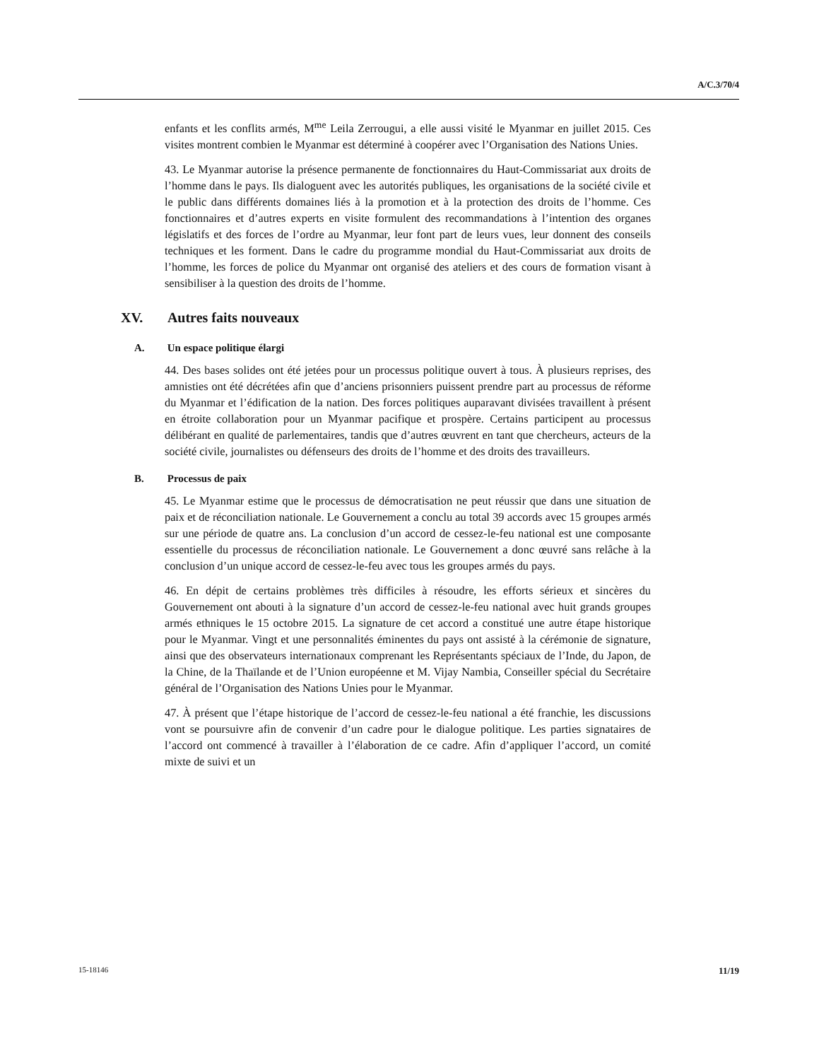A/C.3/70/4
enfants et les conflits armés, M<sup>me</sup> Leila Zerrougui, a elle aussi visité le Myanmar en juillet 2015. Ces visites montrent combien le Myanmar est déterminé à coopérer avec l’Organisation des Nations Unies.
43. Le Myanmar autorise la présence permanente de fonctionnaires du Haut-Commissariat aux droits de l’homme dans le pays. Ils dialoguent avec les autorités publiques, les organisations de la société civile et le public dans différents domaines liés à la promotion et à la protection des droits de l’homme. Ces fonctionnaires et d’autres experts en visite formulent des recommandations à l’intention des organes législatifs et des forces de l’ordre au Myanmar, leur font part de leurs vues, leur donnent des conseils techniques et les forment. Dans le cadre du programme mondial du Haut-Commissariat aux droits de l’homme, les forces de police du Myanmar ont organisé des ateliers et des cours de formation visant à sensibiliser à la question des droits de l’homme.
XV. Autres faits nouveaux
A. Un espace politique élargi
44. Des bases solides ont été jetées pour un processus politique ouvert à tous. À plusieurs reprises, des amnisties ont été décrétées afin que d’anciens prisonniers puissent prendre part au processus de réforme du Myanmar et l’édification de la nation. Des forces politiques auparavant divisées travaillent à présent en étroite collaboration pour un Myanmar pacifique et prospère. Certains participent au processus délibérant en qualité de parlementaires, tandis que d’autres œuvrent en tant que chercheurs, acteurs de la société civile, journalistes ou défenseurs des droits de l’homme et des droits des travailleurs.
B. Processus de paix
45. Le Myanmar estime que le processus de démocratisation ne peut réussir que dans une situation de paix et de réconciliation nationale. Le Gouvernement a conclu au total 39 accords avec 15 groupes armés sur une période de quatre ans. La conclusion d’un accord de cessez-le-feu national est une composante essentielle du processus de réconciliation nationale. Le Gouvernement a donc œuvré sans relâche à la conclusion d’un unique accord de cessez-le-feu avec tous les groupes armés du pays.
46. En dépit de certains problèmes très difficiles à résoudre, les efforts sérieux et sincères du Gouvernement ont abouti à la signature d’un accord de cessez-le-feu national avec huit grands groupes armés ethniques le 15 octobre 2015. La signature de cet accord a constitué une autre étape historique pour le Myanmar. Vingt et une personnalités éminentes du pays ont assisté à la cérémonie de signature, ainsi que des observateurs internationaux comprenant les Représentants spéciaux de l’Inde, du Japon, de la Chine, de la Thaïlande et de l’Union européenne et M. Vijay Nambia, Conseiller spécial du Secrétaire général de l’Organisation des Nations Unies pour le Myanmar.
47. À présent que l’étape historique de l’accord de cessez-le-feu national a été franchie, les discussions vont se poursuivre afin de convenir d’un cadre pour le dialogue politique. Les parties signataires de l’accord ont commencé à travailler à l’élaboration de ce cadre. Afin d’appliquer l’accord, un comité mixte de suivi et un
15-18146 11/19